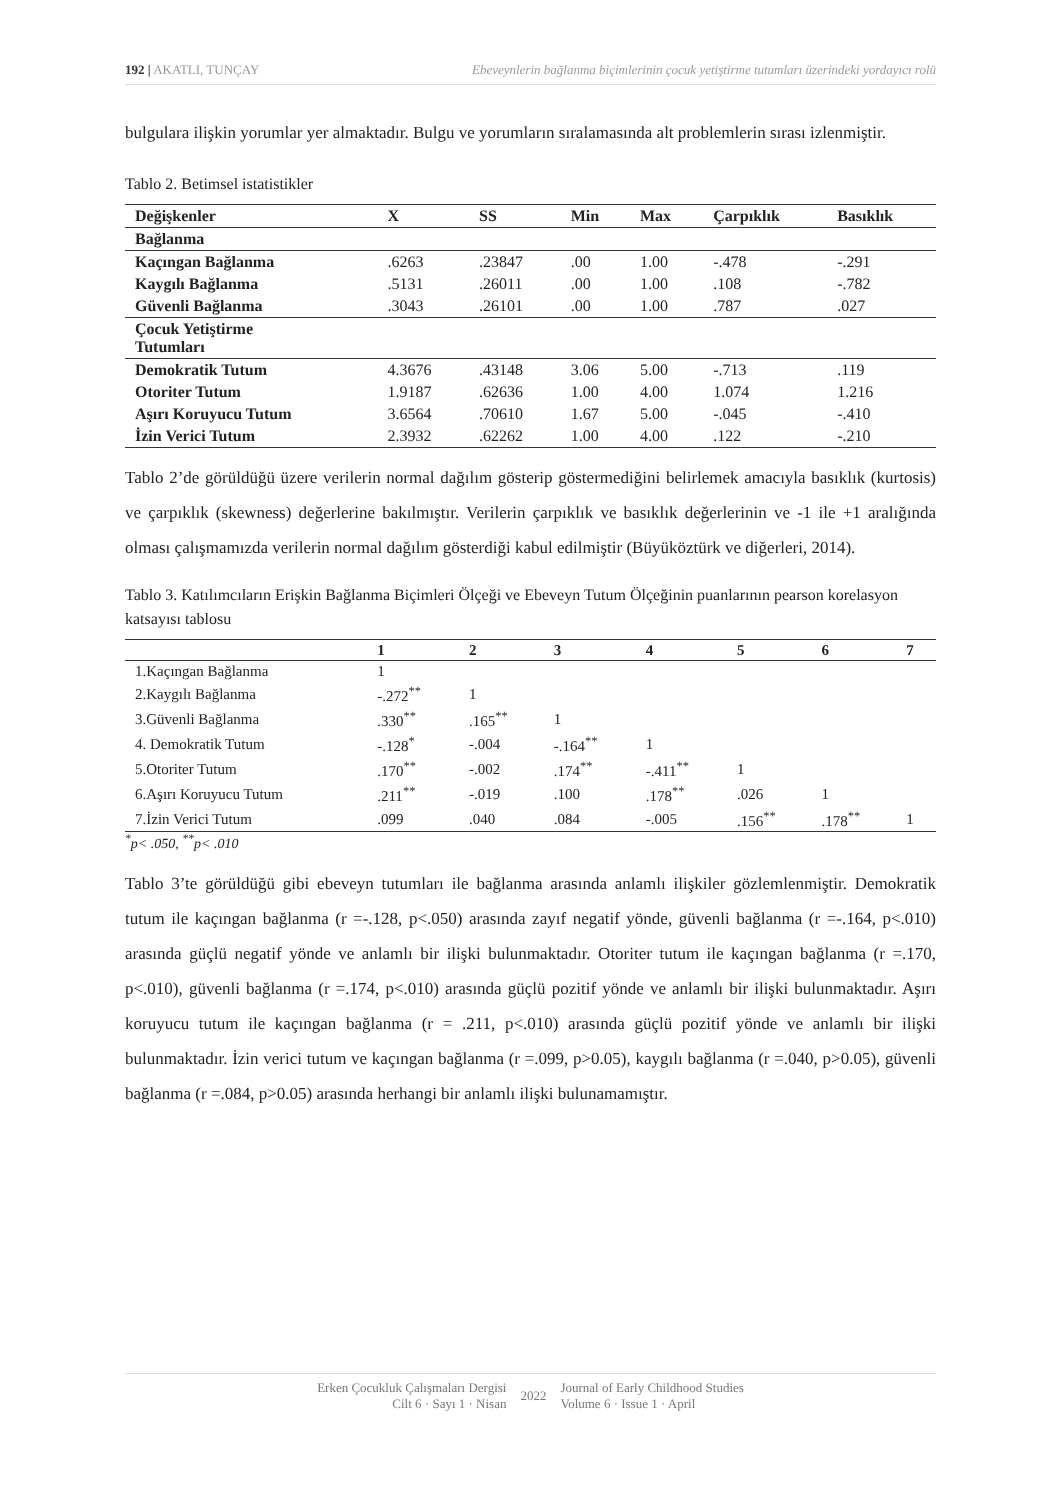192 | AKATLI, TUNÇAY Ebeveynlerin bağlanma biçimlerinin çocuk yetiştirme tutumları üzerindeki yordayıcı rolü
bulgulara ilişkin yorumlar yer almaktadır. Bulgu ve yorumların sıralamasında alt problemlerin sırası izlenmiştir.
Tablo 2. Betimsel istatistikler
| Değişkenler | X | SS | Min | Max | Çarpıklık | Basıklık |
| --- | --- | --- | --- | --- | --- | --- |
| Bağlanma | | | | | | |
| Kaçıngan Bağlanma | .6263 | .23847 | .00 | 1.00 | -.478 | -.291 |
| Kaygılı Bağlanma | .5131 | .26011 | .00 | 1.00 | .108 | -.782 |
| Güvenli Bağlanma | .3043 | .26101 | .00 | 1.00 | .787 | .027 |
| Çocuk Yetiştirme Tutumları | | | | | | |
| Demokratik Tutum | 4.3676 | .43148 | 3.06 | 5.00 | -.713 | .119 |
| Otoriter Tutum | 1.9187 | .62636 | 1.00 | 4.00 | 1.074 | 1.216 |
| Aşırı Koruyucu Tutum | 3.6564 | .70610 | 1.67 | 5.00 | -.045 | -.410 |
| İzin Verici Tutum | 2.3932 | .62262 | 1.00 | 4.00 | .122 | -.210 |
Tablo 2’de görüldüğü üzere verilerin normal dağılım gösterip göstermediğini belirlemek amacıyla basıklık (kurtosis) ve çarpıklık (skewness) değerlerine bakılmıştır. Verilerin çarpıklık ve basıklık değerlerinin ve -1 ile +1 aralığında olması çalışmamızda verilerin normal dağılım gösterdiği kabul edilmiştir (Büyüköztürk ve diğerleri, 2014).
Tablo 3. Katılımcıların Erişkin Bağlanma Biçimleri Ölçeği ve Ebeveyn Tutum Ölçeğinin puanlarının pearson korelasyon katsayısı tablosu
| | 1 | 2 | 3 | 4 | 5 | 6 | 7 |
| --- | --- | --- | --- | --- | --- | --- | --- |
| 1.Kaçıngan Bağlanma | 1 | | | | | | |
| 2.Kaygılı Bağlanma | -.272<sup>**</sup> | 1 | | | | | |
| 3.Güvenli Bağlanma | .330<sup>**</sup> | .165<sup>**</sup> | 1 | | | | |
| 4. Demokratik Tutum | -.128<sup>*</sup> | -.004 | -.164<sup>**</sup> | 1 | | | |
| 5.Otoriter Tutum | .170<sup>**</sup> | -.002 | .174<sup>**</sup> | -.411<sup>**</sup> | 1 | | |
| 6.Aşırı Koruyucu Tutum | .211<sup>**</sup> | -.019 | .100 | .178<sup>**</sup> | .026 | 1 | |
| 7.İzin Verici Tutum | .099 | .040 | .084 | -.005 | .156<sup>**</sup> | .178<sup>**</sup> | 1 |
<sup>*</sup> p< .050, <sup>**</sup>p< .010
Tablo 3’te görüldüğü gibi ebeveyn tutumları ile bağlanma arasında anlamlı ilişkiler gözlemlenmiştir. Demokratik tutum ile kaçıngan bağlanma (r =-.128, p<.050) arasında zayıf negatif yönde, güvenli bağlanma (r =-.164, p<.010) arasında güçlü negatif yönde ve anlamlı bir ilişki bulunmaktadır. Otoriter tutum ile kaçıngan bağlanma (r =.170, p<.010), güvenli bağlanma (r =.174, p<.010) arasında güçlü pozitif yönde ve anlamlı bir ilişki bulunmaktadır. Aşırı koruyucu tutum ile kaçıngan bağlanma (r = .211, p<.010) arasında güçlü pozitif yönde ve anlamlı bir ilişki bulunmaktadır. İzin verici tutum ve kaçıngan bağlanma (r =.099, p>0.05), kaygılı bağlanma (r =.040, p>0.05), güvenli bağlanma (r =.084, p>0.05) arasında herhangi bir anlamlı ilişki bulunamamıştır.
Erken Çocukluk Çalışmaları Dergisi
Cilt 6 · Sayı 1 · Nisan
2022
Journal of Early Childhood Studies
Volume 6 · Issue 1 · April